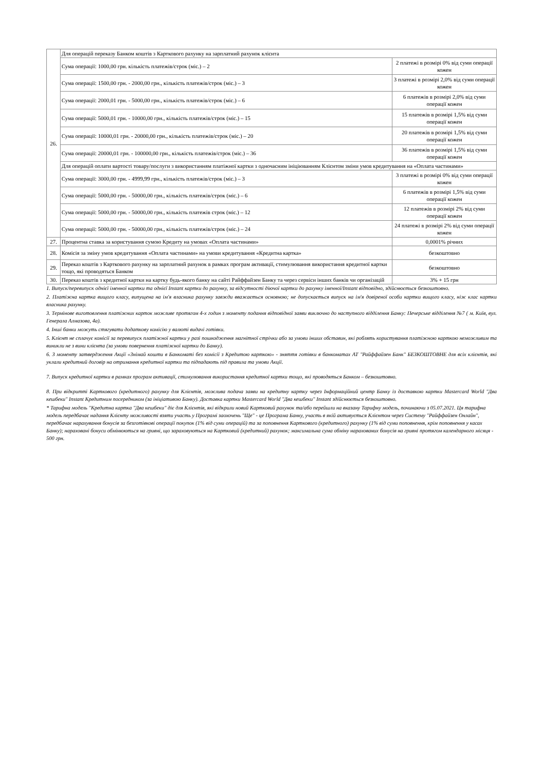| 26. | Для операцій переказу Банком коштів з Карткового рахунку на зарплатний рахунок клієнта | |
| | Сума операції: 1000,00 грн. кількість платежів/строк (міс.) – 2 | 2 платежі в розмірі 0% від суми операції кожен |
| | Сума операції: 1500,00 грн. - 2000,00 грн., кількість платежів/строк (міс.) – 3 | 3 платежі в розмірі 2,0% від суми операції кожен |
| | Сума операції: 2000,01 грн. - 5000,00 грн., кількість платежів/строк (міс.) – 6 | 6 платежів в розмірі 2,0% від суми операції кожен |
| | Сума операції: 5000,01 грн. - 10000,00 грн., кількість платежів/строк (міс.) – 15 | 15 платежів в розмірі 1,5% від суми операції кожен |
| | Сума операції: 10000,01 грн. - 20000,00 грн., кількість платежів/строк (міс.) – 20 | 20 платежів в розмірі 1,5% від суми операції кожен |
| | Сума операції: 20000,01 грн. - 100000,00 грн., кількість платежів/строк (міс.) – 36 | 36 платежів в розмірі 1,5% від суми операції кожен |
| | Для операцій оплати вартості товару/послуги з використанням платіжної картки з одночасним ініціюванням Клієнтом зміни умов кредитування на «Оплата частинами» | |
| | Сума операції: 3000,00 грн. - 4999,99 грн., кількість платежів/строк (міс.) – 3 | 3 платежі в розмірі 0% від суми операції кожен |
| | Сума операції: 5000,00 грн. - 50000,00 грн., кількість платежів/строк (міс.) – 6 | 6 платежів в розмірі 1,5% від суми операції кожен |
| | Сума операції: 5000,00 грн. - 50000,00 грн., кількість платежів строк (міс.) – 12 | 12 платежів в розмірі 2% від суми операції кожен |
| | Сума операції: 5000,00 грн. - 50000,00 грн., кількість платежів/строк (міс.) – 24 | 24 платежі в розмірі 2% від суми операції кожен |
| 27. | Процентна ставка за користування сумою Кредиту на умовах «Оплата частинами» | 0,0001% річних |
| 28. | Комісія за зміну умов кредитування «Оплата частинами» на умови кредитування «Кредитна картка» | безкоштовно |
| 29. | Переказ коштів з Карткового рахунку на зарплатний рахунок в рамках програм активації, стимулювання використання кредитної картки тощо, які проводяться Банком | безкоштовно |
| 30. | Переказ коштів з кредитної картки на картку будь-якого банку на сайті Райффайзен Банку та через сервіси інших банків чи організацій | 3% + 15 грн |
1. Випуск/перевипуск однієї іменної картки та однієї Instant картки до рахунку, за відсутності діючої картки до рахунку іменної/Instant відповідно, здійснюється безкоштовно.
2. Платіжна картка вищого класу, випущена на ім'я власника рахунку завжди вважається основною; не допускається випуск на ім'я довіреної особи картки вищого класу, ніж клас картки власника рахунку.
3. Термінове виготовлення платіжних карток можливе протягом 4-х годин з моменту подання відповідної заяви виключно до наступного відділення Банку: Печерське відділення №7 ( м. Київ, вул. Генерала Алмазова, 4а).
4. Інші банки можуть стягувати додаткову комісію у валюті видачі готівки.
5. Клієнт не сплачує комісії за перевипуск платіжної картки у разі пошкодження магнітної стрічки або за умови інших обставин, які роблять користування платіжною карткою неможливим та виникли не з вини клієнта (за умови повернення платіжної картки до Банку).
6. З моменту затвердження Акції «Знімай кошти в Банкоматі без комісії з Кредитою карткою» - зняття готівки в банкоматах АТ "Райффайзен Банк" БЕЗКОШТОВНЕ для всіх клієнтів, які уклали кредитний договір на отримання кредитної картки та підпадають під правила та умови Акції.
7. Випуск кредитної картки в рамках програм активації, стимулювання використання кредитної картки тощо, які проводяться Банком – безкоштовно.
8. При відкритті Карткового (кредитного) рахунку для Клієнтів, можлива подача заяви на кредитну картку через Інформаційний центр Банку із доставкою картки Mastercard World "Два кешбеки" Instant Кредитним посередником (за ініціативою Банку). Доставка картки Mastercard World "Два кешбеки" Instant здійснюється безкоштовно.
* Тарифна модель "Кредитна картка "Два кешбеки" діє для Клієнтів, які відкрили новий Картковий рахунок та/або перейшли на вказану Тарифну модель, починаючи з 05.07.2021. Ця тарифна модель передбачає надання Клієнту можливості взяти участь у Програмі заохочень "Ще" - це Програма Банку, участь в якій активується Клієнтом через Систему "Райффайзен Онлайн", передбачає нарахування бонусів за безготівкові операції покупок (1% від суми операцій) та за поповнення Карткового (кредитного) рахунку (1% від суми поповнення, крім поповнення у касах Банку); нараховані бонуси обмінюються на гривні, що зараховуються на Картковий (кредитний) рахунок; максимальна сума обміну нарахованих бонусів на гривні протягом календарного місяця - 500 грн.